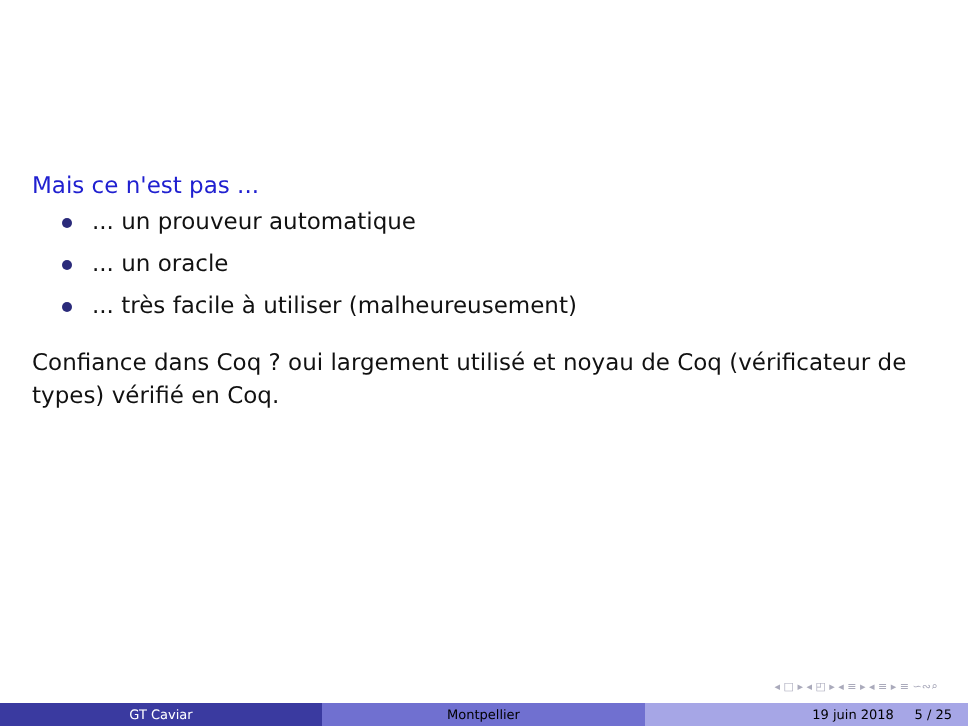Mais ce n'est pas ...
... un prouveur automatique
... un oracle
... très facile à utiliser (malheureusement)
Confiance dans Coq ? oui largement utilisé et noyau de Coq (vérificateur de types) vérifié en Coq.
◂ □ ▸ ◂ ◰ ▸ ◂ ≡ ▸ ◂ ≡ ▸ ≡ ∽∾⌕
GT Caviar Montpellier 19 juin 2018 5 / 25